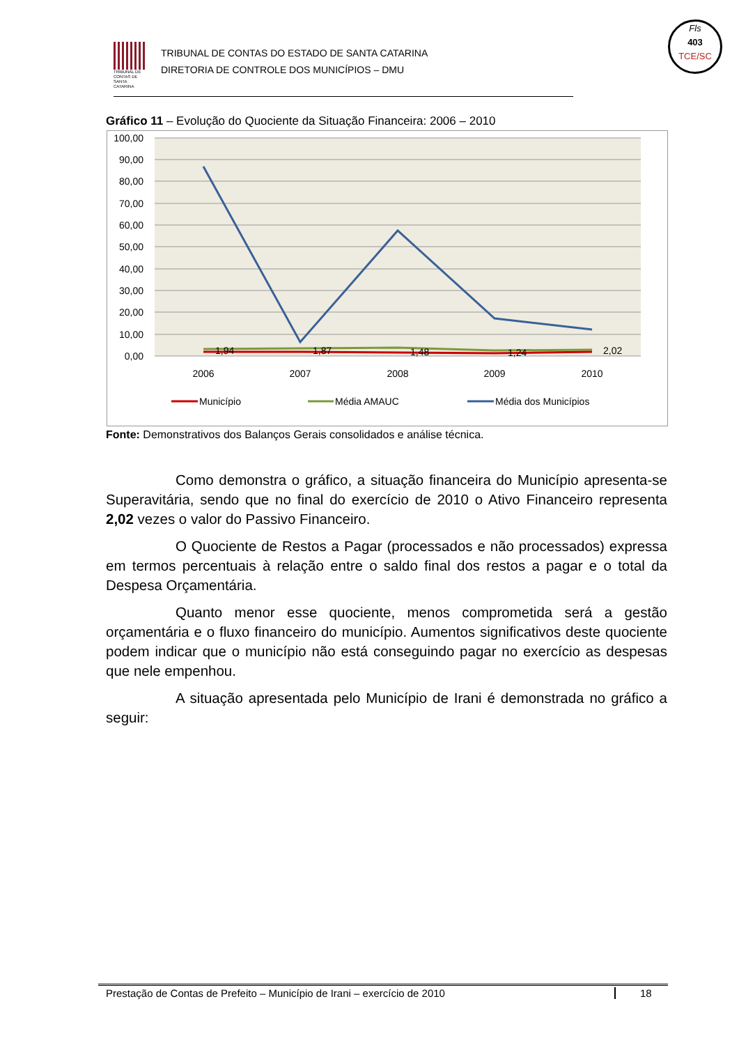TRIBUNAL DE CONTAS DE SANTA CATARINA
TRIBUNAL DE CONTAS DO ESTADO DE SANTA CATARINA
DIRETORIA DE CONTROLE DOS MUNICÍPIOS – DMU
Fls
403
TCE/SC
Gráfico 11 – Evolução do Quociente da Situação Financeira: 2006 – 2010
100,00
90,00
80,00
70,00
60,00
50,00
40,00
30,00
20,00
10,00
0,00
1,94
1,87
1,48
1,24
2,02
2006
2007
2008
2009
2010
Município
Média AMAUC
Média dos Municípios
Fonte: Demonstrativos dos Balanços Gerais consolidados e análise técnica.
Como demonstra o gráfico, a situação financeira do Município apresenta-se Superavitária, sendo que no final do exercício de 2010 o Ativo Financeiro representa 2,02 vezes o valor do Passivo Financeiro.
O Quociente de Restos a Pagar (processados e não processados) expressa em termos percentuais à relação entre o saldo final dos restos a pagar e o total da Despesa Orçamentária.
Quanto menor esse quociente, menos comprometida será a gestão orçamentária e o fluxo financeiro do município. Aumentos significativos deste quociente podem indicar que o município não está conseguindo pagar no exercício as despesas que nele empenhou.
A situação apresentada pelo Município de Irani é demonstrada no gráfico a seguir:
Prestação de Contas de Prefeito – Município de Irani – exercício de 2010 18